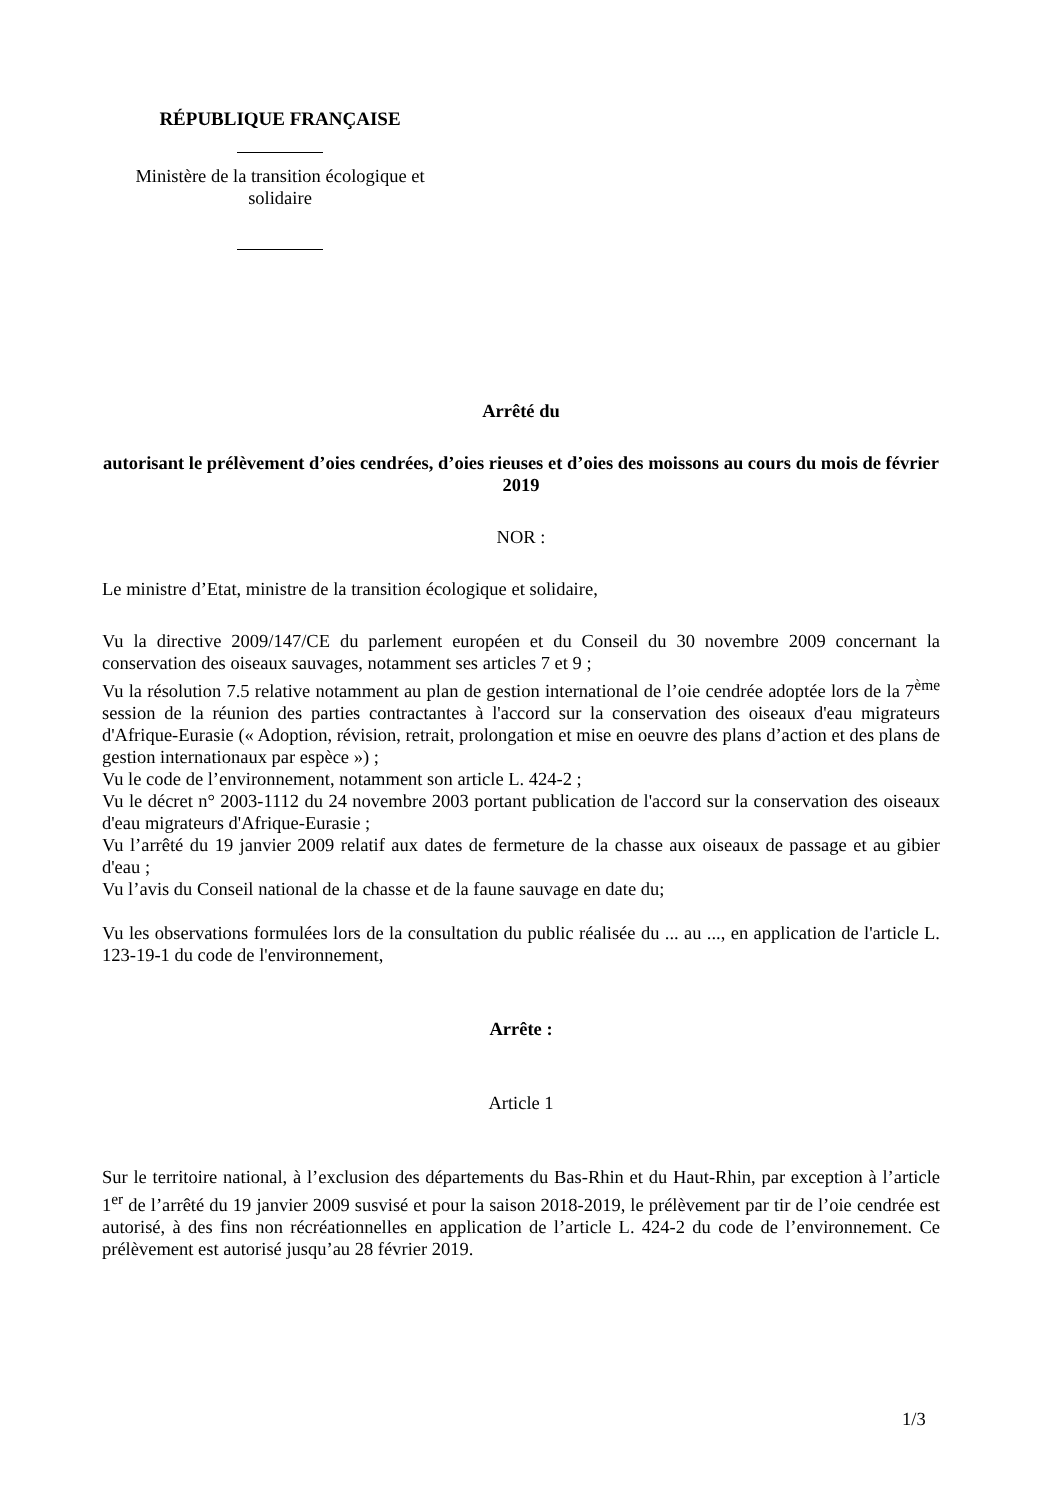RÉPUBLIQUE FRANÇAISE
Ministère de la transition écologique et
solidaire
Arrêté du
autorisant le prélèvement d’oies cendrées, d’oies rieuses et d’oies des moissons au cours du mois de février 2019
NOR :
Le ministre d’Etat, ministre de la transition écologique et solidaire,
Vu la directive 2009/147/CE du parlement européen et du Conseil du 30 novembre 2009 concernant la conservation des oiseaux sauvages, notamment ses articles 7 et 9 ;
Vu la résolution 7.5 relative notamment au plan de gestion international de l’oie cendrée adoptée lors de la 7<sup>ème</sup> session de la réunion des parties contractantes à l'accord sur la conservation des oiseaux d'eau migrateurs d'Afrique-Eurasie (« Adoption, révision, retrait, prolongation et mise en oeuvre des plans d’action et des plans de gestion internationaux par espèce ») ;
Vu le code de l’environnement, notamment son article L. 424-2 ;
Vu le décret n° 2003-1112 du 24 novembre 2003 portant publication de l'accord sur la conservation des oiseaux d'eau migrateurs d'Afrique-Eurasie ;
Vu l’arrêté du 19 janvier 2009 relatif aux dates de fermeture de la chasse aux oiseaux de passage et au gibier d'eau ;
Vu l’avis du Conseil national de la chasse et de la faune sauvage en date du;
Vu les observations formulées lors de la consultation du public réalisée du ... au ..., en application de l'article L. 123-19-1 du code de l'environnement,
Arrête :
Article 1
Sur le territoire national, à l’exclusion des départements du Bas-Rhin et du Haut-Rhin, par exception à l’article 1<sup>er</sup> de l’arrêté du 19 janvier 2009 susvisé et pour la saison 2018-2019, le prélèvement par tir de l’oie cendrée est autorisé, à des fins non récréationnelles en application de l’article L. 424-2 du code de l’environnement. Ce prélèvement est autorisé jusqu’au 28 février 2019.
1/3